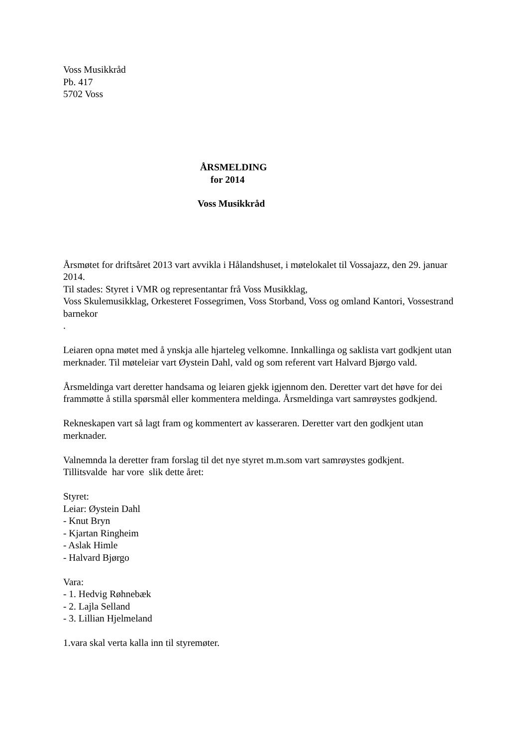Voss Musikkråd
Pb. 417
5702 Voss
ÅRSMELDING
for 2014
Voss Musikkråd
Årsmøtet for driftsåret 2013 vart avvikla i Hålandshuset, i møtelokalet til Vossajazz, den 29. januar 2014.
Til stades: Styret i VMR og representantar frå Voss Musikklag,
Voss Skulemusikklag, Orkesteret Fossegrimen, Voss Storband, Voss og omland Kantori, Vossestrand barnekor
.
Leiaren opna møtet med å ynskja alle hjarteleg velkomne. Innkallinga og saklista vart godkjent utan merknader. Til møteleiar vart Øystein Dahl, vald og som referent vart Halvard Bjørgo vald.
Årsmeldinga vart deretter handsama og leiaren gjekk igjennom den. Deretter vart det høve for dei frammøtte å stilla spørsmål eller kommentera meldinga. Årsmeldinga vart samrøystes godkjend.
Rekneskapen vart så lagt fram og kommentert av kasseraren. Deretter vart den godkjent utan merknader.
Valnemnda la deretter fram forslag til det nye styret m.m.som vart samrøystes godkjent.
Tillitsvalde har vore slik dette året:
Styret:
Leiar: Øystein Dahl
- Knut Bryn
- Kjartan Ringheim
- Aslak Himle
- Halvard Bjørgo
Vara:
- 1. Hedvig Røhnebæk
- 2. Lajla Selland
- 3. Lillian Hjelmeland
1.vara skal verta kalla inn til styremøter.